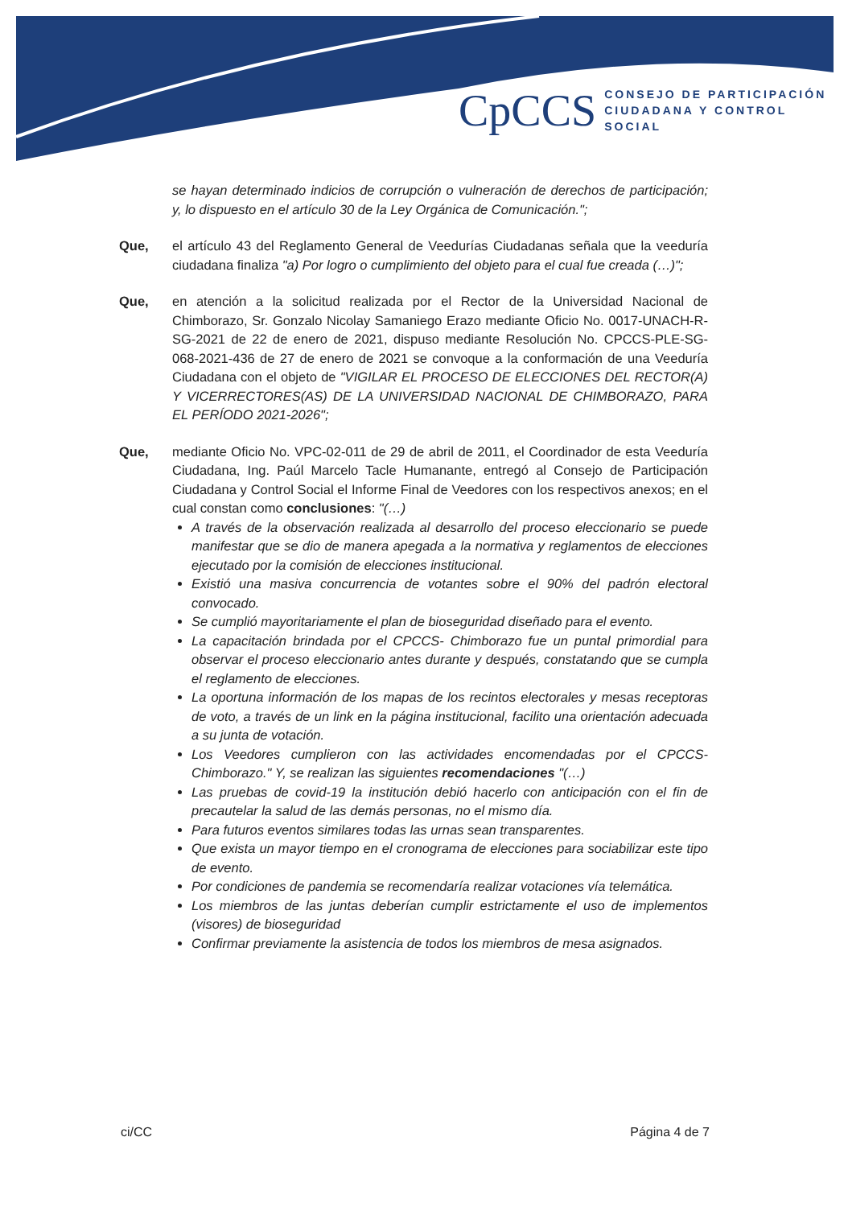CpCCS
CONSEJO DE PARTICIPACIÓN
CIUDADANA Y CONTROL SOCIAL
se hayan determinado indicios de corrupción o vulneración de derechos de participación; y, lo dispuesto en el artículo 30 de la Ley Orgánica de Comunicación.";
Que, el artículo 43 del Reglamento General de Veedurías Ciudadanas señala que la veeduría ciudadana finaliza "a) Por logro o cumplimiento del objeto para el cual fue creada (…)";
Que, en atención a la solicitud realizada por el Rector de la Universidad Nacional de Chimborazo, Sr. Gonzalo Nicolay Samaniego Erazo mediante Oficio No. 0017-UNACH-R-SG-2021 de 22 de enero de 2021, dispuso mediante Resolución No. CPCCS-PLE-SG-068-2021-436 de 27 de enero de 2021 se convoque a la conformación de una Veeduría Ciudadana con el objeto de "VIGILAR EL PROCESO DE ELECCIONES DEL RECTOR(A) Y VICERRECTORES(AS) DE LA UNIVERSIDAD NACIONAL DE CHIMBORAZO, PARA EL PERÍODO 2021-2026";
Que, mediante Oficio No. VPC-02-011 de 29 de abril de 2011, el Coordinador de esta Veeduría Ciudadana, Ing. Paúl Marcelo Tacle Humanante, entregó al Consejo de Participación Ciudadana y Control Social el Informe Final de Veedores con los respectivos anexos; en el cual constan como conclusiones: "(…)
A través de la observación realizada al desarrollo del proceso eleccionario se puede manifestar que se dio de manera apegada a la normativa y reglamentos de elecciones ejecutado por la comisión de elecciones institucional.
Existió una masiva concurrencia de votantes sobre el 90% del padrón electoral convocado.
Se cumplió mayoritariamente el plan de bioseguridad diseñado para el evento.
La capacitación brindada por el CPCCS- Chimborazo fue un puntal primordial para observar el proceso eleccionario antes durante y después, constatando que se cumpla el reglamento de elecciones.
La oportuna información de los mapas de los recintos electorales y mesas receptoras de voto, a través de un link en la página institucional, facilito una orientación adecuada a su junta de votación.
Los Veedores cumplieron con las actividades encomendadas por el CPCCS-Chimborazo." Y, se realizan las siguientes recomendaciones "(…)
Las pruebas de covid-19 la institución debió hacerlo con anticipación con el fin de precautelar la salud de las demás personas, no el mismo día.
Para futuros eventos similares todas las urnas sean transparentes.
Que exista un mayor tiempo en el cronograma de elecciones para sociabilizar este tipo de evento.
Por condiciones de pandemia se recomendaría realizar votaciones vía telemática.
Los miembros de las juntas deberían cumplir estrictamente el uso de implementos (visores) de bioseguridad
Confirmar previamente la asistencia de todos los miembros de mesa asignados.
ci/CC Página 4 de 7